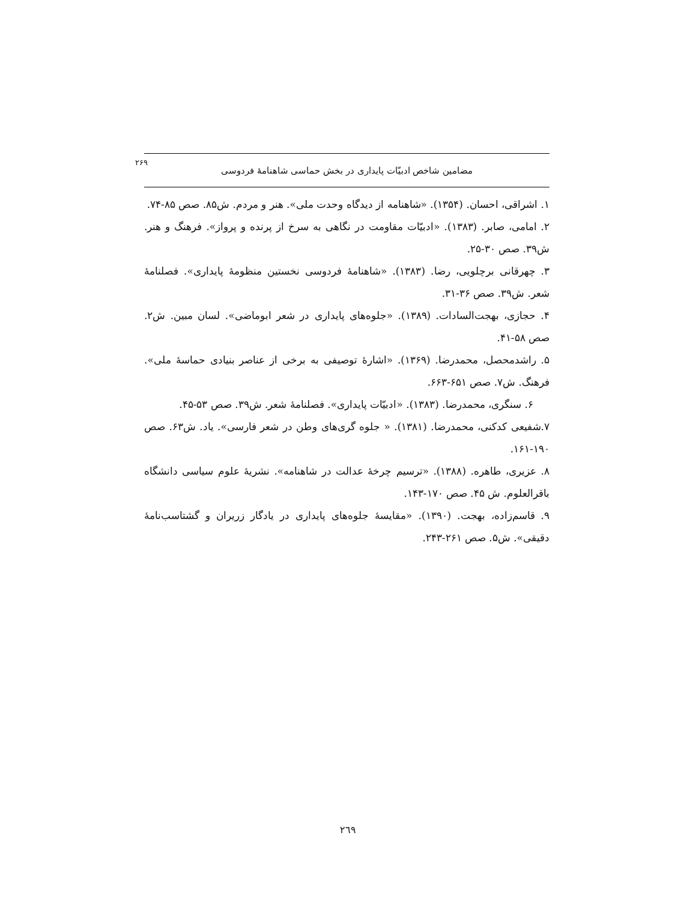۲۶۹ مضامین شاخص ادبیّات پایداری در بخش حماسی شاهنامهٔ فردوسی
۱. اشراقی، احسان. (۱۳۵۴). «شاهنامه از دیدگاه وحدت ملی». هنر و مردم. ش۸۵. صص ۸۵-۷۴.
۲. امامی، صابر. (۱۳۸۳). «ادبیّات مقاومت در نگاهی به سرخ از پرنده و پرواز». فرهنگ و هنر. ش۳۹. صص ۳۰-۲۵.
۳. چهرقانی برچلویی، رضا. (۱۳۸۳). «شاهنامهٔ فردوسی نخستین منظومهٔ پایداری». فصلنامهٔ شعر. ش۳۹. صص ۳۶-۳۱.
۴. حجازی، بهجت‌السادات. (۱۳۸۹). «جلوه‌های پایداری در شعر ابوماضی». لسان مبین. ش۲. صص ۵۸-۴۱.
۵. راشدمحصل، محمدرضا. (۱۳۶۹). «اشارهٔ توصیفی به برخی از عناصر بنیادی حماسهٔ ملی». فرهنگ. ش۷. صص ۶۵۱-۶۶۳.
۶. سنگری، محمدرضا. (۱۳۸۳). «ادبیّات پایداری». فصلنامهٔ شعر. ش۳۹. صص ۵۳-۴۵.
۷.شفیعی کدکنی، محمدرضا. (۱۳۸۱). « جلوه گری‌های وطن در شعر فارسی». یاد. ش۶۳. صص ۱۹۰-۱۶۱.
۸. عزیری، طاهره. (۱۳۸۸). «ترسیم چرخهٔ عدالت در شاهنامه». نشریهٔ علوم سیاسی دانشگاه باقرالعلوم. ش ۴۵. صص ۱۷۰-۱۴۳.
۹. قاسم‌زاده، بهجت. (۱۳۹۰). «مقایسهٔ جلوه‌های پایداری در یادگار زریران و گشتاسب‌نامهٔ دقیقی». ش۵. صص ۲۶۱-۲۴۳.
٢٦٩